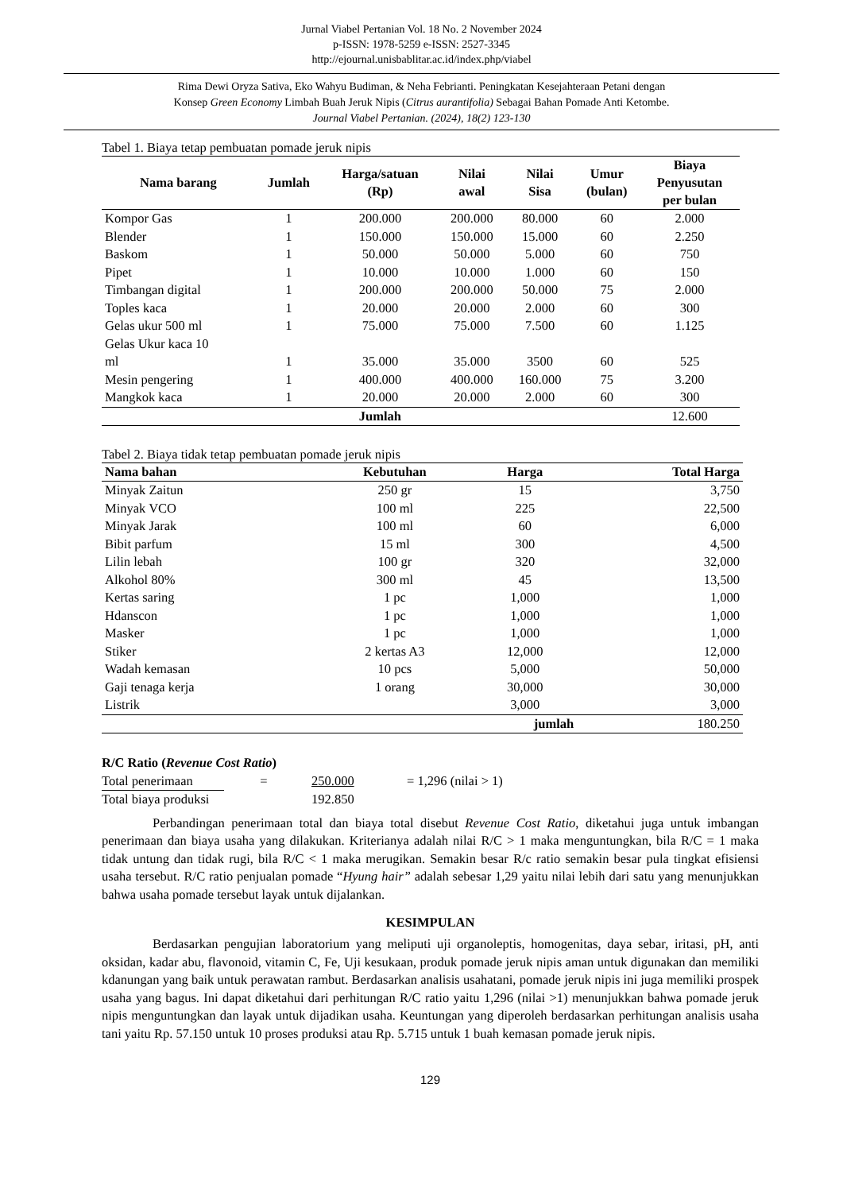Jurnal Viabel Pertanian Vol. 18 No. 2 November 2024
p-ISSN: 1978-5259 e-ISSN: 2527-3345
http://ejournal.unisbablitar.ac.id/index.php/viabel
Rima Dewi Oryza Sativa, Eko Wahyu Budiman, & Neha Febrianti. Peningkatan Kesejahteraan Petani dengan
Konsep Green Economy Limbah Buah Jeruk Nipis (Citrus aurantifolia) Sebagai Bahan Pomade Anti Ketombe.
Journal Viabel Pertanian. (2024), 18(2) 123-130
Tabel 1. Biaya tetap pembuatan pomade jeruk nipis
| Nama barang | Jumlah | Harga/satuan (Rp) | Nilai awal | Nilai Sisa | Umur (bulan) | Biaya Penyusutan per bulan |
| --- | --- | --- | --- | --- | --- | --- |
| Kompor Gas | 1 | 200.000 | 200.000 | 80.000 | 60 | 2.000 |
| Blender | 1 | 150.000 | 150.000 | 15.000 | 60 | 2.250 |
| Baskom | 1 | 50.000 | 50.000 | 5.000 | 60 | 750 |
| Pipet | 1 | 10.000 | 10.000 | 1.000 | 60 | 150 |
| Timbangan digital | 1 | 200.000 | 200.000 | 50.000 | 75 | 2.000 |
| Toples kaca | 1 | 20.000 | 20.000 | 2.000 | 60 | 300 |
| Gelas ukur 500 ml | 1 | 75.000 | 75.000 | 7.500 | 60 | 1.125 |
| Gelas Ukur kaca 10 ml | 1 | 35.000 | 35.000 | 3500 | 60 | 525 |
| Mesin pengering | 1 | 400.000 | 400.000 | 160.000 | 75 | 3.200 |
| Mangkok kaca | 1 | 20.000 | 20.000 | 2.000 | 60 | 300 |
| | | Jumlah | | | | 12.600 |
Tabel 2. Biaya tidak tetap pembuatan pomade jeruk nipis
| Nama bahan | Kebutuhan | Harga | Total Harga |
| --- | --- | --- | --- |
| Minyak Zaitun | 250 gr | 15 | 3,750 |
| Minyak VCO | 100 ml | 225 | 22,500 |
| Minyak Jarak | 100 ml | 60 | 6,000 |
| Bibit parfum | 15 ml | 300 | 4,500 |
| Lilin lebah | 100 gr | 320 | 32,000 |
| Alkohol 80% | 300 ml | 45 | 13,500 |
| Kertas saring | 1 pc | 1,000 | 1,000 |
| Hdanscon | 1 pc | 1,000 | 1,000 |
| Masker | 1 pc | 1,000 | 1,000 |
| Stiker | 2 kertas A3 | 12,000 | 12,000 |
| Wadah kemasan | 10 pcs | 5,000 | 50,000 |
| Gaji tenaga kerja | 1 orang | 30,000 | 30,000 |
| Listrik | | 3,000 | 3,000 |
| | | jumlah | 180.250 |
R/C Ratio (Revenue Cost Ratio)
Total penerimaan = 250.000 = 1,296 (nilai > 1)
Total biaya produksi 192.850
Perbandingan penerimaan total dan biaya total disebut Revenue Cost Ratio, diketahui juga untuk imbangan penerimaan dan biaya usaha yang dilakukan. Kriterianya adalah nilai R/C > 1 maka menguntungkan, bila R/C = 1 maka tidak untung dan tidak rugi, bila R/C < 1 maka merugikan. Semakin besar R/c ratio semakin besar pula tingkat efisiensi usaha tersebut. R/C ratio penjualan pomade “Hyung hair” adalah sebesar 1,29 yaitu nilai lebih dari satu yang menunjukkan bahwa usaha pomade tersebut layak untuk dijalankan.
KESIMPULAN
Berdasarkan pengujian laboratorium yang meliputi uji organoleptis, homogenitas, daya sebar, iritasi, pH, anti oksidan, kadar abu, flavonoid, vitamin C, Fe, Uji kesukaan, produk pomade jeruk nipis aman untuk digunakan dan memiliki kdanungan yang baik untuk perawatan rambut. Berdasarkan analisis usahatani, pomade jeruk nipis ini juga memiliki prospek usaha yang bagus. Ini dapat diketahui dari perhitungan R/C ratio yaitu 1,296 (nilai >1) menunjukkan bahwa pomade jeruk nipis menguntungkan dan layak untuk dijadikan usaha. Keuntungan yang diperoleh berdasarkan perhitungan analisis usaha tani yaitu Rp. 57.150 untuk 10 proses produksi atau Rp. 5.715 untuk 1 buah kemasan pomade jeruk nipis.
129